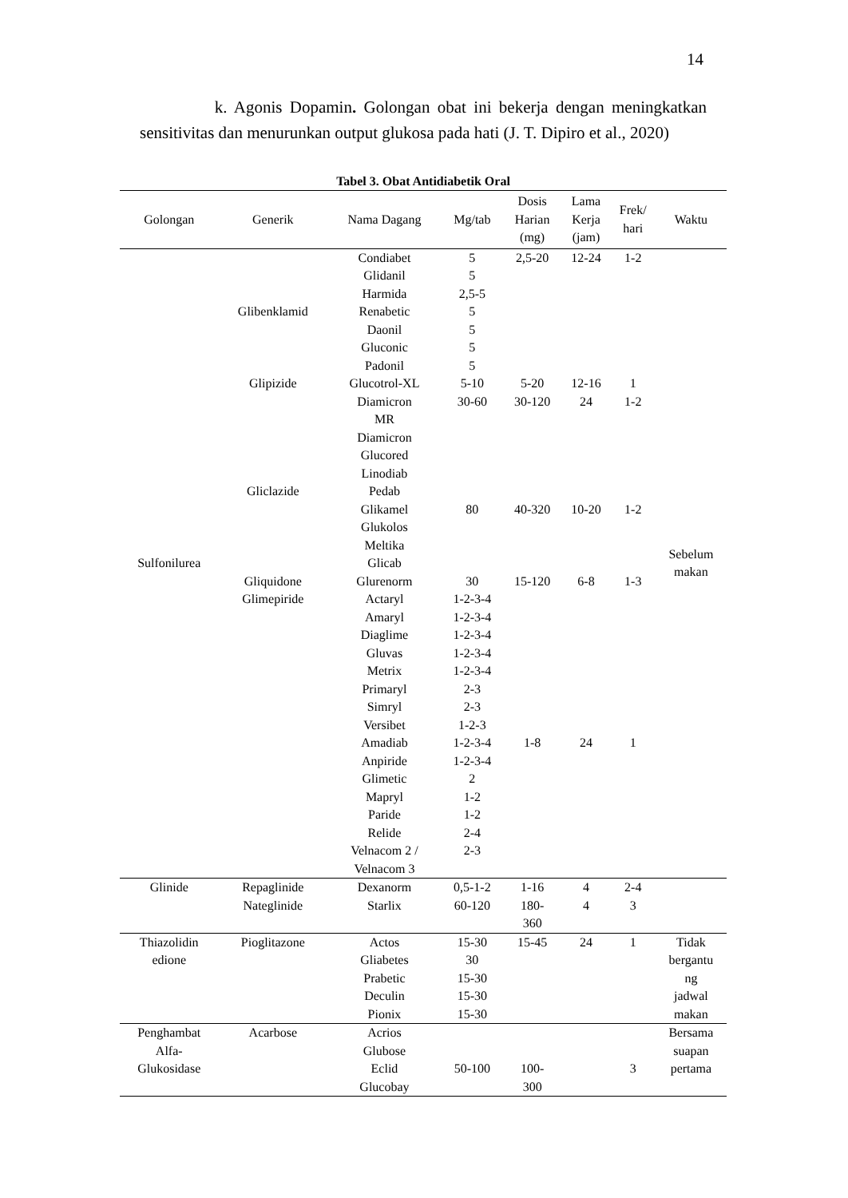14
k. Agonis Dopamin. Golongan obat ini bekerja dengan meningkatkan sensitivitas dan menurunkan output glukosa pada hati (J. T. Dipiro et al., 2020)
Tabel 3. Obat Antidiabetik Oral
| Golongan | Generik | Nama Dagang | Mg/tab | Dosis Harian (mg) | Lama Kerja (jam) | Frek/ hari | Waktu |
| --- | --- | --- | --- | --- | --- | --- | --- |
| Sulfonilurea | Glibenklamid Glipizide Gliclazide Gliquidone Glimepiride | Condiabet Glidanil Harmida Renabetic Daonil Gluconic Padonil Glucotrol-XL Diamicron MR Diamicron Glucored Linodiab Pedab Glikamel Glukolos Meltika Glicab Glurenorm Actaryl Amaryl Diaglime Gluvas Metrix Primaryl Simryl Versibet Amadiab Anpiride Glimetic Mapryl Paride Relide Velnacom 2 / Velnacom 3 | 5 5 2,5-5 5 5 5 5 5-10 30-60 80 30 1-2-3-4 1-2-3-4 1-2-3-4 1-2-3-4 1-2-3-4 2-3 2-3 1-2-3 1-2-3-4 1-2-3-4 2 1-2 1-2 2-4 2-3 | 2,5-20 5-20 30-120 40-320 15-120 1-8 | 12-24 12-16 24 10-20 6-8 24 | 1-2 1 1-2 1-2 1-3 1 | Sebelum makan |
| Glinide | Repaglinide Nateglinide | Dexanorm Starlix | 0,5-1-2 60-120 | 1-16 180- 360 | 4 4 | 2-4 3 | |
| Thiazolidin edione | Pioglitazone | Actos Gliabetes Prabetic Deculin Pionix | 15-30 30 15-30 15-30 15-30 | 15-45 | 24 | 1 | Tidak bergantu ng jadwal makan |
| Penghambat Alfa- Glukosidase | Acarbose | Acrios Glubose Eclid Glucobay | 50-100 | 100- 300 | | 3 | Bersama suapan pertama |